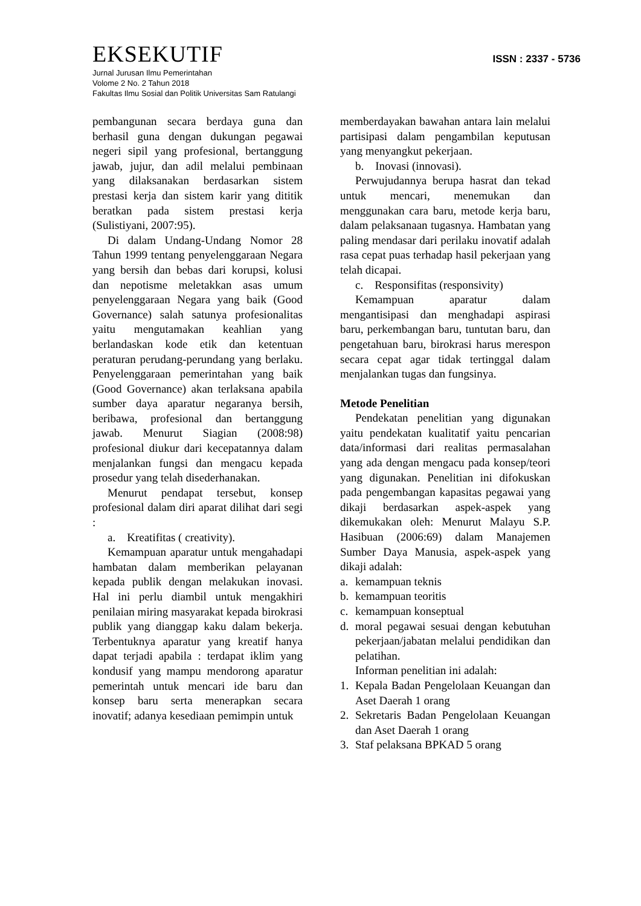EKSEKUTIF
ISSN : 2337 - 5736
Jurnal Jurusan Ilmu Pemerintahan
Volome 2 No. 2 Tahun 2018
Fakultas Ilmu Sosial dan Politik Universitas Sam Ratulangi
pembangunan secara berdaya guna dan berhasil guna dengan dukungan pegawai negeri sipil yang profesional, bertanggung jawab, jujur, dan adil melalui pembinaan yang dilaksanakan berdasarkan sistem prestasi kerja dan sistem karir yang dititik beratkan pada sistem prestasi kerja (Sulistiyani, 2007:95).
Di dalam Undang-Undang Nomor 28 Tahun 1999 tentang penyelenggaraan Negara yang bersih dan bebas dari korupsi, kolusi dan nepotisme meletakkan asas umum penyelenggaraan Negara yang baik (Good Governance) salah satunya profesionalitas yaitu mengutamakan keahlian yang berlandaskan kode etik dan ketentuan peraturan perudang-perundang yang berlaku. Penyelenggaraan pemerintahan yang baik (Good Governance) akan terlaksana apabila sumber daya aparatur negaranya bersih, beribawa, profesional dan bertanggung jawab. Menurut Siagian (2008:98) profesional diukur dari kecepatannya dalam menjalankan fungsi dan mengacu kepada prosedur yang telah disederhanakan.
Menurut pendapat tersebut, konsep profesional dalam diri aparat dilihat dari segi :
a. Kreatifitas ( creativity).
Kemampuan aparatur untuk mengahadapi hambatan dalam memberikan pelayanan kepada publik dengan melakukan inovasi. Hal ini perlu diambil untuk mengakhiri penilaian miring masyarakat kepada birokrasi publik yang dianggap kaku dalam bekerja. Terbentuknya aparatur yang kreatif hanya dapat terjadi apabila : terdapat iklim yang kondusif yang mampu mendorong aparatur pemerintah untuk mencari ide baru dan konsep baru serta menerapkan secara inovatif; adanya kesediaan pemimpin untuk
memberdayakan bawahan antara lain melalui partisipasi dalam pengambilan keputusan yang menyangkut pekerjaan.
b. Inovasi (innovasi).
Perwujudannya berupa hasrat dan tekad untuk mencari, menemukan dan menggunakan cara baru, metode kerja baru, dalam pelaksanaan tugasnya. Hambatan yang paling mendasar dari perilaku inovatif adalah rasa cepat puas terhadap hasil pekerjaan yang telah dicapai.
c. Responsifitas (responsivity)
Kemampuan aparatur dalam mengantisipasi dan menghadapi aspirasi baru, perkembangan baru, tuntutan baru, dan pengetahuan baru, birokrasi harus merespon secara cepat agar tidak tertinggal dalam menjalankan tugas dan fungsinya.
Metode Penelitian
Pendekatan penelitian yang digunakan yaitu pendekatan kualitatif yaitu pencarian data/informasi dari realitas permasalahan yang ada dengan mengacu pada konsep/teori yang digunakan. Penelitian ini difokuskan pada pengembangan kapasitas pegawai yang dikaji berdasarkan aspek-aspek yang dikemukakan oleh: Menurut Malayu S.P. Hasibuan (2006:69) dalam Manajemen Sumber Daya Manusia, aspek-aspek yang dikaji adalah:
a. kemampuan teknis
b. kemampuan teoritis
c. kemampuan konseptual
d. moral pegawai sesuai dengan kebutuhan pekerjaan/jabatan melalui pendidikan dan pelatihan.
Informan penelitian ini adalah:
1. Kepala Badan Pengelolaan Keuangan dan Aset Daerah 1 orang
2. Sekretaris Badan Pengelolaan Keuangan dan Aset Daerah 1 orang
3. Staf pelaksana BPKAD 5 orang